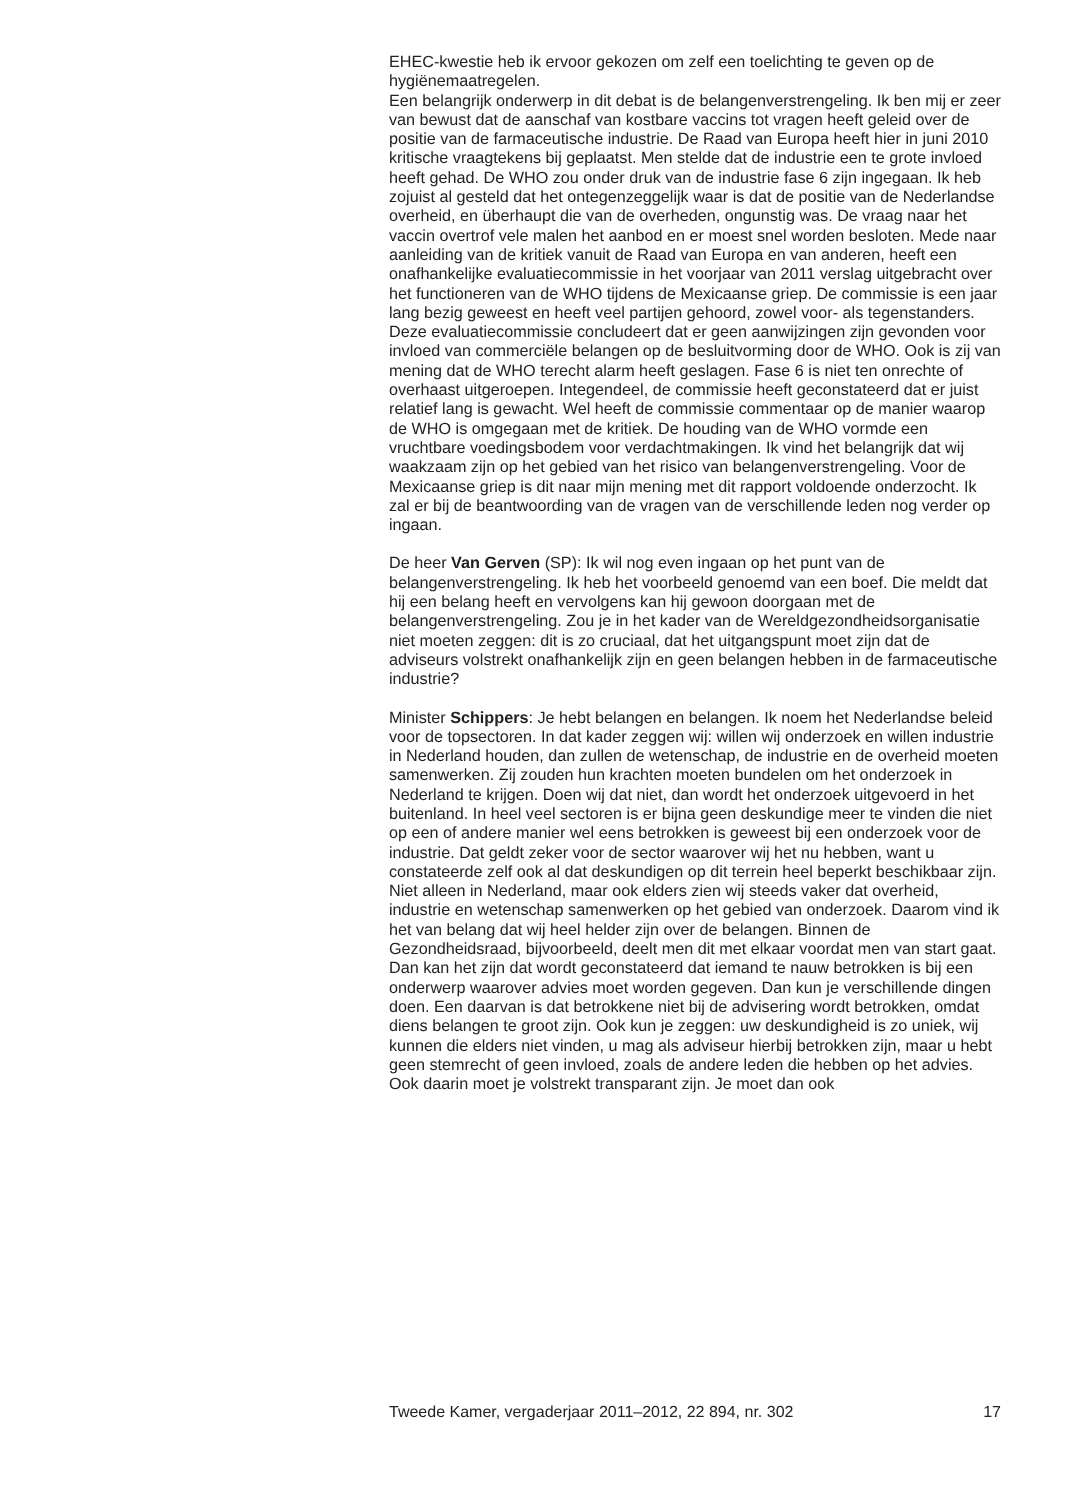EHEC-kwestie heb ik ervoor gekozen om zelf een toelichting te geven op de hygiënemaatregelen.
Een belangrijk onderwerp in dit debat is de belangenverstrengeling. Ik ben mij er zeer van bewust dat de aanschaf van kostbare vaccins tot vragen heeft geleid over de positie van de farmaceutische industrie. De Raad van Europa heeft hier in juni 2010 kritische vraagtekens bij geplaatst. Men stelde dat de industrie een te grote invloed heeft gehad. De WHO zou onder druk van de industrie fase 6 zijn ingegaan. Ik heb zojuist al gesteld dat het ontegenzeggelijk waar is dat de positie van de Nederlandse overheid, en überhaupt die van de overheden, ongunstig was. De vraag naar het vaccin overtrof vele malen het aanbod en er moest snel worden besloten. Mede naar aanleiding van de kritiek vanuit de Raad van Europa en van anderen, heeft een onafhankelijke evaluatiecommissie in het voorjaar van 2011 verslag uitgebracht over het functioneren van de WHO tijdens de Mexicaanse griep. De commissie is een jaar lang bezig geweest en heeft veel partijen gehoord, zowel voor- als tegenstanders. Deze evaluatiecommissie concludeert dat er geen aanwijzingen zijn gevonden voor invloed van commerciële belangen op de besluitvorming door de WHO. Ook is zij van mening dat de WHO terecht alarm heeft geslagen. Fase 6 is niet ten onrechte of overhaast uitgeroepen. Integendeel, de commissie heeft geconstateerd dat er juist relatief lang is gewacht. Wel heeft de commissie commentaar op de manier waarop de WHO is omgegaan met de kritiek. De houding van de WHO vormde een vruchtbare voedingsbodem voor verdachtmakingen. Ik vind het belangrijk dat wij waakzaam zijn op het gebied van het risico van belangenverstrengeling. Voor de Mexicaanse griep is dit naar mijn mening met dit rapport voldoende onderzocht. Ik zal er bij de beantwoording van de vragen van de verschillende leden nog verder op ingaan.
De heer Van Gerven (SP): Ik wil nog even ingaan op het punt van de belangenverstrengeling. Ik heb het voorbeeld genoemd van een boef. Die meldt dat hij een belang heeft en vervolgens kan hij gewoon doorgaan met de belangenverstrengeling. Zou je in het kader van de Wereldgezondheidsorganisatie niet moeten zeggen: dit is zo cruciaal, dat het uitgangspunt moet zijn dat de adviseurs volstrekt onafhankelijk zijn en geen belangen hebben in de farmaceutische industrie?
Minister Schippers: Je hebt belangen en belangen. Ik noem het Nederlandse beleid voor de topsectoren. In dat kader zeggen wij: willen wij onderzoek en willen industrie in Nederland houden, dan zullen de wetenschap, de industrie en de overheid moeten samenwerken. Zij zouden hun krachten moeten bundelen om het onderzoek in Nederland te krijgen. Doen wij dat niet, dan wordt het onderzoek uitgevoerd in het buitenland. In heel veel sectoren is er bijna geen deskundige meer te vinden die niet op een of andere manier wel eens betrokken is geweest bij een onderzoek voor de industrie. Dat geldt zeker voor de sector waarover wij het nu hebben, want u constateerde zelf ook al dat deskundigen op dit terrein heel beperkt beschikbaar zijn. Niet alleen in Nederland, maar ook elders zien wij steeds vaker dat overheid, industrie en wetenschap samenwerken op het gebied van onderzoek. Daarom vind ik het van belang dat wij heel helder zijn over de belangen. Binnen de Gezondheidsraad, bijvoorbeeld, deelt men dit met elkaar voordat men van start gaat. Dan kan het zijn dat wordt geconstateerd dat iemand te nauw betrokken is bij een onderwerp waarover advies moet worden gegeven. Dan kun je verschillende dingen doen. Een daarvan is dat betrokkene niet bij de advisering wordt betrokken, omdat diens belangen te groot zijn. Ook kun je zeggen: uw deskundigheid is zo uniek, wij kunnen die elders niet vinden, u mag als adviseur hierbij betrokken zijn, maar u hebt geen stemrecht of geen invloed, zoals de andere leden die hebben op het advies. Ook daarin moet je volstrekt transparant zijn. Je moet dan ook
Tweede Kamer, vergaderjaar 2011–2012, 22 894, nr. 302 17